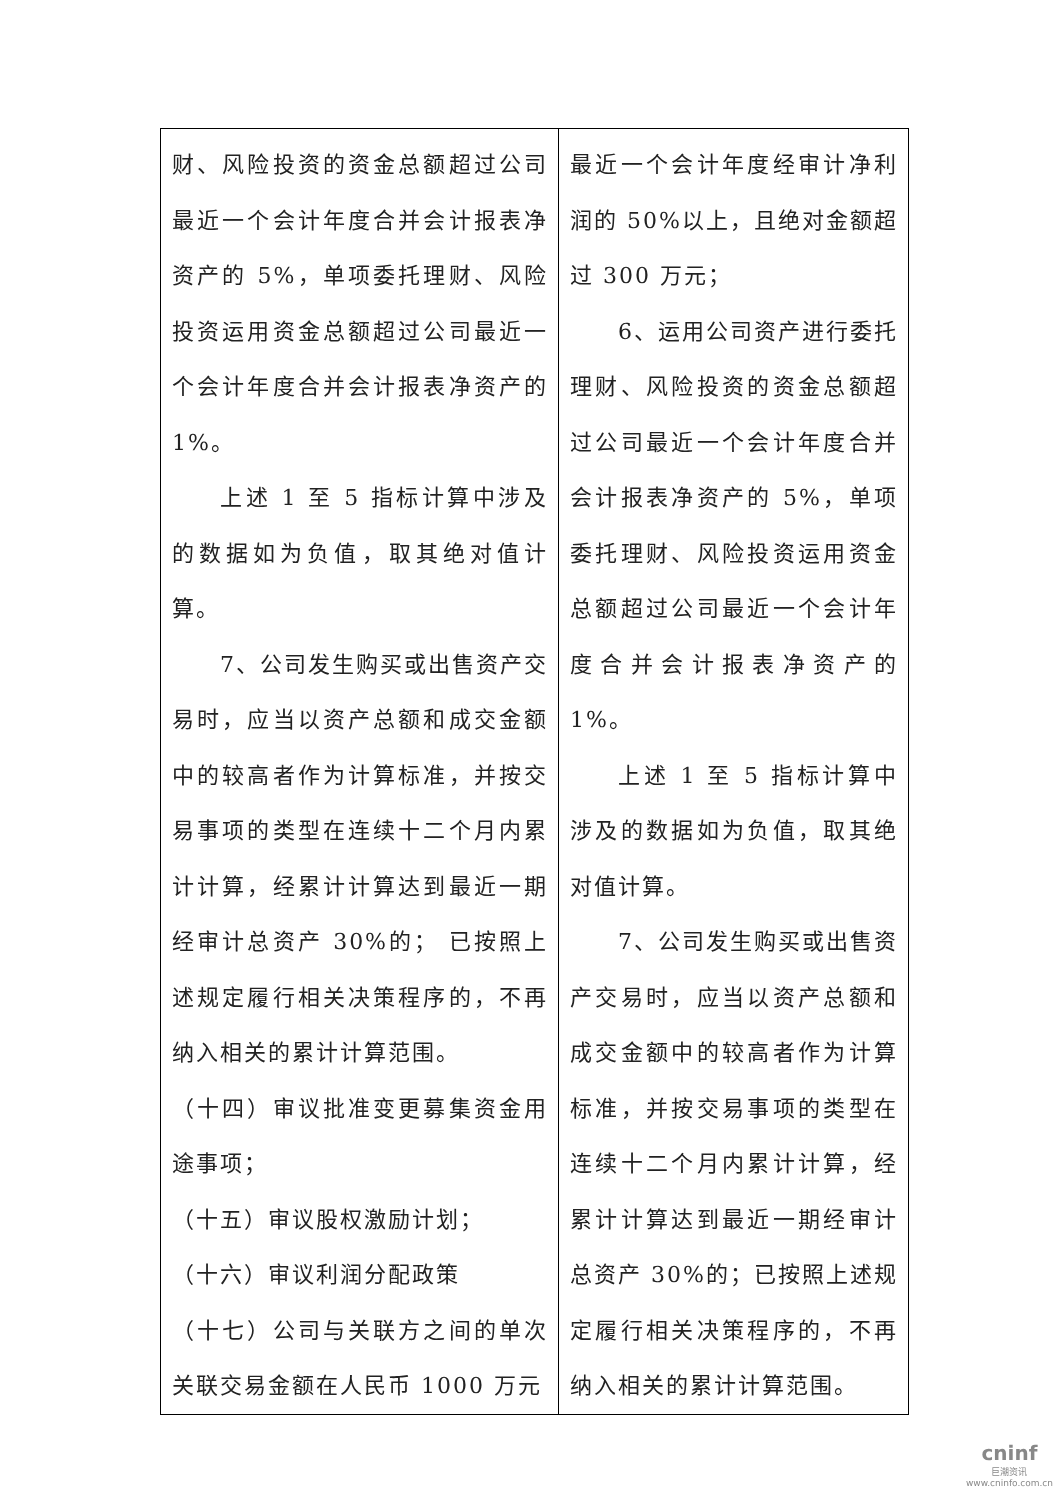| 财、风险投资的资金总额超过公司最近一个会计年度合并会计报表净资产的 5%，单项委托理财、风险投资运用资金总额超过公司最近一个会计年度合并会计报表净资产的 1%。 上述 1 至 5 指标计算中涉及的数据如为负值，取其绝对值计算。 7、公司发生购买或出售资产交易时，应当以资产总额和成交金额中的较高者作为计算标准，并按交易事项的类型在连续十二个月内累计计算，经累计计算达到最近一期经审计总资产 30%的； 已按照上述规定履行相关决策程序的，不再纳入相关的累计计算范围。 （十四）审议批准变更募集资金用途事项； （十五）审议股权激励计划； （十六）审议利润分配政策 （十七）公司与关联方之间的单次关联交易金额在人民币 1000 万元 | 最近一个会计年度经审计净利润的 50%以上，且绝对金额超过 300 万元； 6、运用公司资产进行委托理财、风险投资的资金总额超过公司最近一个会计年度合并会计报表净资产的 5%，单项委托理财、风险投资运用资金总额超过公司最近一个会计年度合并会计报表净资产的 1%。 上述 1 至 5 指标计算中涉及的数据如为负值，取其绝对值计算。 7、公司发生购买或出售资产交易时，应当以资产总额和成交金额中的较高者作为计算标准，并按交易事项的类型在连续十二个月内累计计算，经累计计算达到最近一期经审计总资产 30%的；已按照上述规定履行相关决策程序的，不再纳入相关的累计计算范围。 |
cninf
巨潮资讯
www.cninfo.com.cn